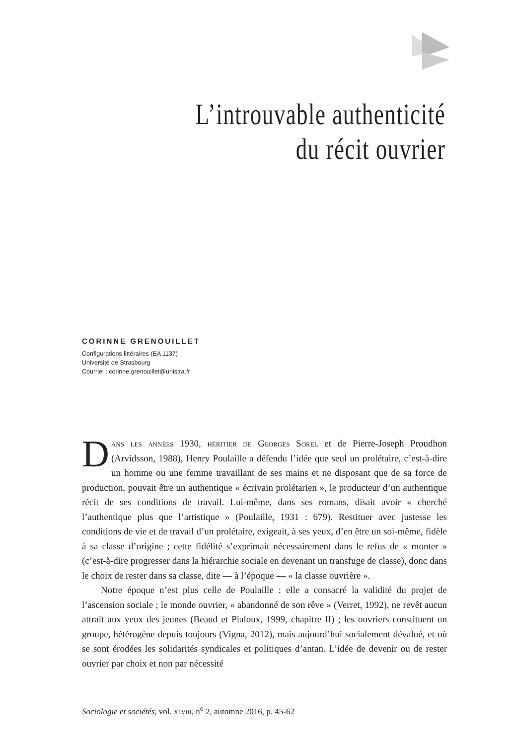L’introuvable authenticité
du récit ouvrier
CORINNE GRENOUILLET
Configurations littéraires (EA 1137)
Université de Strasbourg
Courriel : corinne.grenouillet@unistra.fr
Dans les années 1930, héritier de Georges Sorel et de Pierre-Joseph Proudhon (Arvidsson, 1988), Henry Poulaille a défendu l’idée que seul un prolétaire, c’est-à-dire un homme ou une femme travaillant de ses mains et ne disposant que de sa force de production, pouvait être un authentique « écrivain prolétarien », le producteur d’un authentique récit de ses conditions de travail. Lui-même, dans ses romans, disait avoir « cherché l’authentique plus que l’artistique » (Poulaille, 1931 : 679). Restituer avec justesse les conditions de vie et de travail d’un prolétaire, exigeait, à ses yeux, d’en être un soi-même, fidèle à sa classe d’origine ; cette fidélité s’exprimait nécessairement dans le refus de « monter » (c’est-à-dire progresser dans la hiérarchie sociale en devenant un transfuge de classe), donc dans le choix de rester dans sa classe, dite — à l’époque — « la classe ouvrière ».
Notre époque n’est plus celle de Poulaille : elle a consacré la validité du projet de l’ascension sociale ; le monde ouvrier, « abandonné de son rêve » (Verret, 1992), ne revêt aucun attrait aux yeux des jeunes (Beaud et Pialoux, 1999, chapitre II) ; les ouvriers constituent un groupe, hétérogène depuis toujours (Vigna, 2012), mais aujourd’hui socialement dévalué, et où se sont érodées les solidarités syndicales et politiques d’antan. L’idée de devenir ou de rester ouvrier par choix et non par nécessité
Sociologie et sociétés, vol. xlviii, n<sup>o</sup> 2, automne 2016, p. 45-62